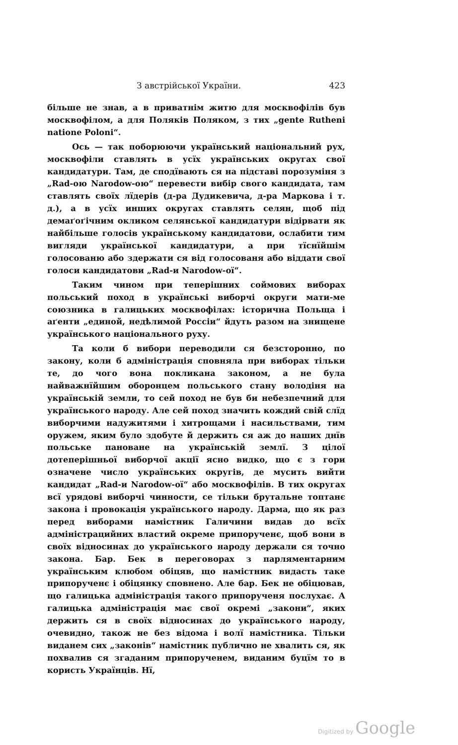З австрійської України. 423
більше не знав, а в приватнім житю для москвофілів був москвофілом, а для Поляків Поляком, з тих „gente Rutheni natione Poloni“.
Ось — так поборюючи український національний рух, москвофіли ставлять в усїх українських округах свої кандидатури. Там, де сподївають ся на підставі порозуміня з „Rad-ою Narodow-ою“ перевести вибір свого кандидата, там ставлять своїх лїдерів (д-ра Дудикевича, д-ра Маркова і т. д.), а в усїх инших округах ставлять селян, щоб під демаґоґічним окликом селянської кандидатури відірвати як найбільше голосів українському кандидатови, ослабити тим вигляди української кандидатури, а при тїснїйшім голосованю або здержати ся від голосованя або віддати свої голоси кандидатови „Rad-и Narodow-ої“.
Таким чином при теперішних соймових виборах польський поход в українські виборчі округи мати-ме союзника в галицьких москвофілах: історична Польща і аґенти „единой, недѣлимой Россіи“ йдуть разом на знищене українського національного руху.
Та коли б вибори переводили ся безсторонно, по закону, коли б адміністрація сповняла при виборах тільки те, до чого вона покликана законом, а не була найважнїйшим оборонцем польського стану володіня на українській земли, то сей поход не був би небезпечний для українського народу. Але сей поход значить кождий свій слїд виборчими надужитями і хитрощами і насильствами, тим оружем, яким було здобуте й держить ся аж до наших днїв польське пановане на українській землї. З цілої дотеперішньої виборчої акції ясно видко, що є з гори означене число українських округів, де мусить вийти кандидат „Rad-и Narodow-ої“ або москвофілів. В тих округах всї урядові виборчі чинности, се тільки брутальне топтанє закона і провокація українського народу. Дарма, що як раз перед виборами намістник Галичини видав до всїх адміністрацийних властий окреме припорученє, щоб вони в своїх відносинах до українського народу держали ся точно закона. Бар. Бек в переговорах з парляментарним українським клюбом обіцяв, що намістник видасть таке припорученє і обіцянку сповнено. Але бар. Бек не обіцював, що галицька адміністрація такого припорученя послухає. А галицька адміністрація має свої окремі „закони“, яких держить ся в своїх відносинах до українського народу, очевидно, також не без відома і волї намістника. Тільки виданем сих „законів“ намістник публично не хвалить ся, як похвалив ся згаданим припорученем, виданим буцїм то в користь Українців. Нї,
Digitized by Google